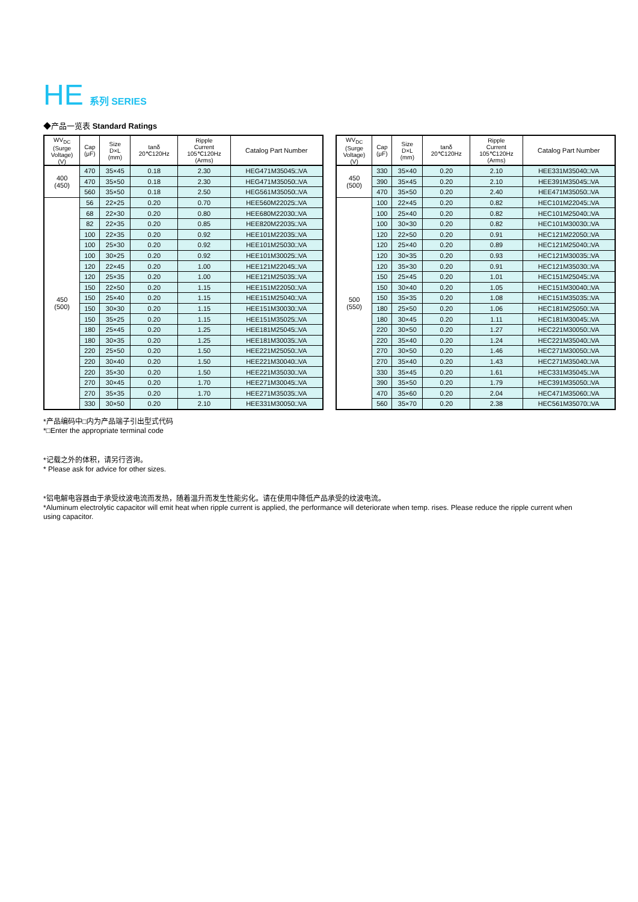HE 系列 SERIES
◆产品一览表 Standard Ratings
| WV<sub>DC</sub> (Surge Voltage) (V) | Cap (μF) | Size D×L (mm) | tanδ 20℃120Hz | Ripple Current 105℃120Hz (Arms) | Catalog Part Number |
| --- | --- | --- | --- | --- | --- |
| 400 (450) | 470 | 35×45 | 0.18 | 2.30 | HEG471M35045□VA |
| | 470 | 35×50 | 0.18 | 2.30 | HEG471M35050□VA |
| | 560 | 35×50 | 0.18 | 2.50 | HEG561M35050□VA |
| 450 (500) | 56 | 22×25 | 0.20 | 0.70 | HEE560M22025□VA |
| | 68 | 22×30 | 0.20 | 0.80 | HEE680M22030□VA |
| | 82 | 22×35 | 0.20 | 0.85 | HEE820M22035□VA |
| | 100 | 22×35 | 0.20 | 0.92 | HEE101M22035□VA |
| | 100 | 25×30 | 0.20 | 0.92 | HEE101M25030□VA |
| | 100 | 30×25 | 0.20 | 0.92 | HEE101M30025□VA |
| | 120 | 22×45 | 0.20 | 1.00 | HEE121M22045□VA |
| | 120 | 25×35 | 0.20 | 1.00 | HEE121M25035□VA |
| | 150 | 22×50 | 0.20 | 1.15 | HEE151M22050□VA |
| | 150 | 25×40 | 0.20 | 1.15 | HEE151M25040□VA |
| | 150 | 30×30 | 0.20 | 1.15 | HEE151M30030□VA |
| | 150 | 35×25 | 0.20 | 1.15 | HEE151M35025□VA |
| | 180 | 25×45 | 0.20 | 1.25 | HEE181M25045□VA |
| | 180 | 30×35 | 0.20 | 1.25 | HEE181M30035□VA |
| | 220 | 25×50 | 0.20 | 1.50 | HEE221M25050□VA |
| | 220 | 30×40 | 0.20 | 1.50 | HEE221M30040□VA |
| | 220 | 35×30 | 0.20 | 1.50 | HEE221M35030□VA |
| | 270 | 30×45 | 0.20 | 1.70 | HEE271M30045□VA |
| | 270 | 35×35 | 0.20 | 1.70 | HEE271M35035□VA |
| | 330 | 30×50 | 0.20 | 2.10 | HEE331M30050□VA |
| WV<sub>DC</sub> (Surge Voltage) (V) | Cap (μF) | Size D×L (mm) | tanδ 20℃120Hz | Ripple Current 105℃120Hz (Arms) | Catalog Part Number |
| --- | --- | --- | --- | --- | --- |
| 450 (500) | 330 | 35×40 | 0.20 | 2.10 | HEE331M35040□VA |
| | 390 | 35×45 | 0.20 | 2.10 | HEE391M35045□VA |
| | 470 | 35×50 | 0.20 | 2.40 | HEE471M35050□VA |
| 500 (550) | 100 | 22×45 | 0.20 | 0.82 | HEC101M22045□VA |
| | 100 | 25×40 | 0.20 | 0.82 | HEC101M25040□VA |
| | 100 | 30×30 | 0.20 | 0.82 | HEC101M30030□VA |
| | 120 | 22×50 | 0.20 | 0.91 | HEC121M22050□VA |
| | 120 | 25×40 | 0.20 | 0.89 | HEC121M25040□VA |
| | 120 | 30×35 | 0.20 | 0.93 | HEC121M30035□VA |
| | 120 | 35×30 | 0.20 | 0.91 | HEC121M35030□VA |
| | 150 | 25×45 | 0.20 | 1.01 | HEC151M25045□VA |
| | 150 | 30×40 | 0.20 | 1.05 | HEC151M30040□VA |
| | 150 | 35×35 | 0.20 | 1.08 | HEC151M35035□VA |
| | 180 | 25×50 | 0.20 | 1.06 | HEC181M25050□VA |
| | 180 | 30×45 | 0.20 | 1.11 | HEC181M30045□VA |
| | 220 | 30×50 | 0.20 | 1.27 | HEC221M30050□VA |
| | 220 | 35×40 | 0.20 | 1.24 | HEC221M35040□VA |
| | 270 | 30×50 | 0.20 | 1.46 | HEC271M30050□VA |
| | 270 | 35×40 | 0.20 | 1.43 | HEC271M35040□VA |
| | 330 | 35×45 | 0.20 | 1.61 | HEC331M35045□VA |
| | 390 | 35×50 | 0.20 | 1.79 | HEC391M35050□VA |
| | 470 | 35×60 | 0.20 | 2.04 | HEC471M35060□VA |
| | 560 | 35×70 | 0.20 | 2.38 | HEC561M35070□VA |
*产品编码中□内为产品端子引出型式代码
*□Enter the appropriate terminal code
*记载之外的体积，请另行咨询。
* Please ask for advice for other sizes.
*铝电解电容器由于承受纹波电流而发热，随着温升而发生性能劣化。请在使用中降低产品承受的纹波电流。
*Aluminum electrolytic capacitor will emit heat when ripple current is applied, the performance will deteriorate when temp. rises. Please reduce the ripple current when using capacitor.